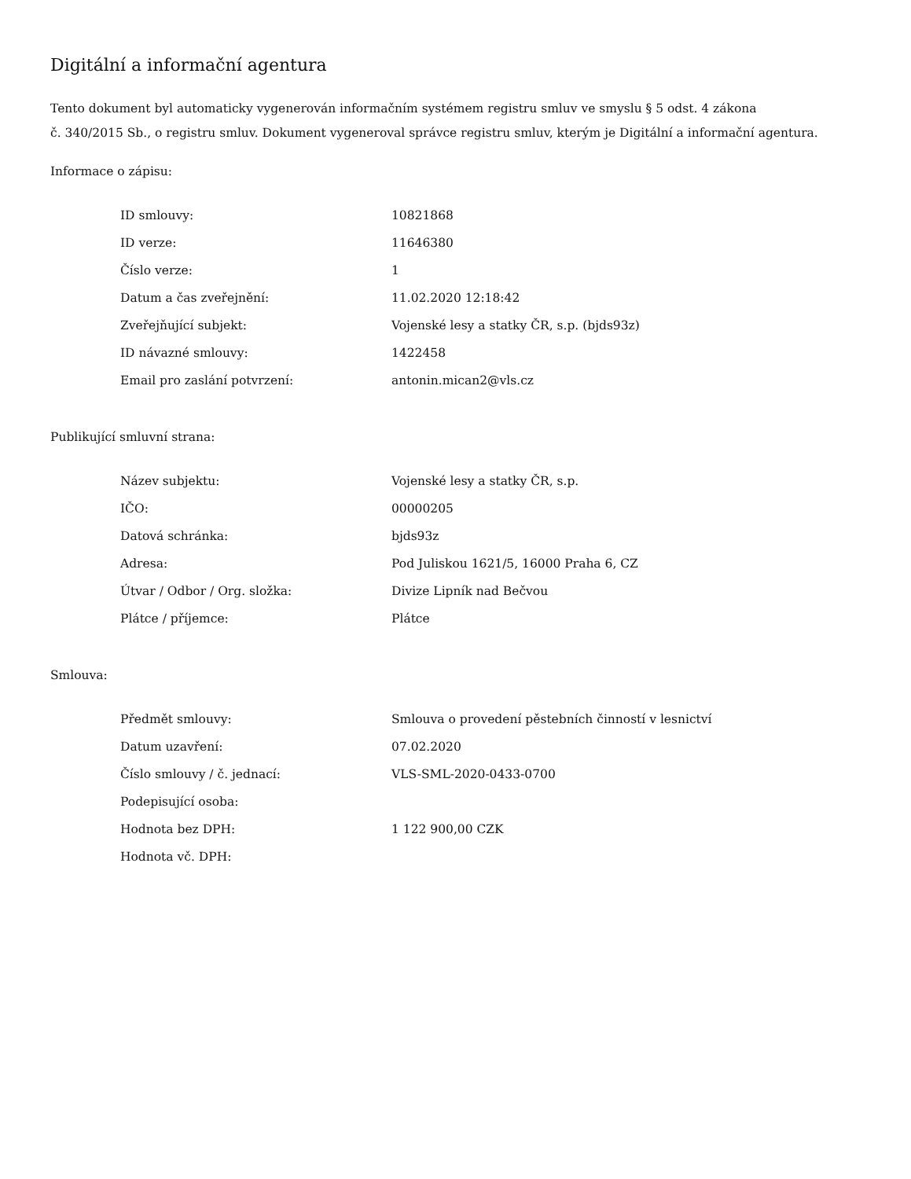Digitální a informační agentura
Tento dokument byl automaticky vygenerován informačním systémem registru smluv ve smyslu § 5 odst. 4 zákona
č. 340/2015 Sb., o registru smluv. Dokument vygeneroval správce registru smluv, kterým je Digitální a informační agentura.
Informace o zápisu:
| ID smlouvy: | 10821868 |
| ID verze: | 11646380 |
| Číslo verze: | 1 |
| Datum a čas zveřejnění: | 11.02.2020 12:18:42 |
| Zveřejňující subjekt: | Vojenské lesy a statky ČR, s.p. (bjds93z) |
| ID návazné smlouvy: | 1422458 |
| Email pro zaslání potvrzení: | antonin.mican2@vls.cz |
Publikující smluvní strana:
| Název subjektu: | Vojenské lesy a statky ČR, s.p. |
| IČO: | 00000205 |
| Datová schránka: | bjds93z |
| Adresa: | Pod Juliskou 1621/5, 16000 Praha 6, CZ |
| Útvar / Odbor / Org. složka: | Divize Lipník nad Bečvou |
| Plátce / příjemce: | Plátce |
Smlouva:
| Předmět smlouvy: | Smlouva o provedení pěstebních činností v lesnictví |
| Datum uzavření: | 07.02.2020 |
| Číslo smlouvy / č. jednací: | VLS-SML-2020-0433-0700 |
| Podepisující osoba: | |
| Hodnota bez DPH: | 1 122 900,00 CZK |
| Hodnota vč. DPH: | |